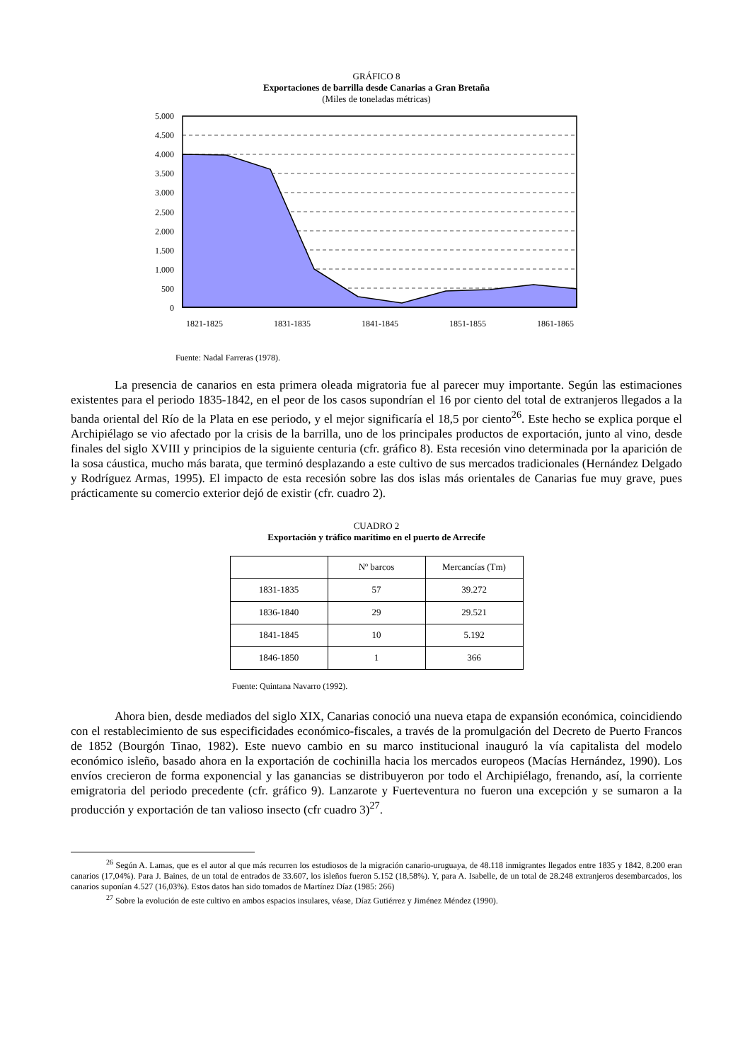GRÁFICO 8
Exportaciones de barrilla desde Canarias a Gran Bretaña
(Miles de toneladas métricas)
5.000
4.500
4.000
3.500
3.000
2.500
2.000
1.500
1.000
500
0
1821-1825
1831-1835
1841-1845
1851-1855
1861-1865
Fuente: Nadal Farreras (1978).
La presencia de canarios en esta primera oleada migratoria fue al parecer muy importante. Según las estimaciones existentes para el periodo 1835-1842, en el peor de los casos supondrían el 16 por ciento del total de extranjeros llegados a la banda oriental del Río de la Plata en ese periodo, y el mejor significaría el 18,5 por ciento<sup>26</sup>. Este hecho se explica porque el Archipiélago se vio afectado por la crisis de la barrilla, uno de los principales productos de exportación, junto al vino, desde finales del siglo XVIII y principios de la siguiente centuria (cfr. gráfico 8). Esta recesión vino determinada por la aparición de la sosa cáustica, mucho más barata, que terminó desplazando a este cultivo de sus mercados tradicionales (Hernández Delgado y Rodríguez Armas, 1995). El impacto de esta recesión sobre las dos islas más orientales de Canarias fue muy grave, pues prácticamente su comercio exterior dejó de existir (cfr. cuadro 2).
CUADRO 2
Exportación y tráfico marítimo en el puerto de Arrecife
| | Nº barcos | Mercancías (Tm) |
| --- | --- | --- |
| 1831-1835 | 57 | 39.272 |
| 1836-1840 | 29 | 29.521 |
| 1841-1845 | 10 | 5.192 |
| 1846-1850 | 1 | 366 |
Fuente: Quintana Navarro (1992).
Ahora bien, desde mediados del siglo XIX, Canarias conoció una nueva etapa de expansión económica, coincidiendo con el restablecimiento de sus especificidades económico-fiscales, a través de la promulgación del Decreto de Puerto Francos de 1852 (Bourgón Tinao, 1982). Este nuevo cambio en su marco institucional inauguró la vía capitalista del modelo económico isleño, basado ahora en la exportación de cochinilla hacia los mercados europeos (Macías Hernández, 1990). Los envíos crecieron de forma exponencial y las ganancias se distribuyeron por todo el Archipiélago, frenando, así, la corriente emigratoria del periodo precedente (cfr. gráfico 9). Lanzarote y Fuerteventura no fueron una excepción y se sumaron a la producción y exportación de tan valioso insecto (cfr cuadro 3)<sup>27</sup>.
<sup>26</sup> Según A. Lamas, que es el autor al que más recurren los estudiosos de la migración canario-uruguaya, de 48.118 inmigrantes llegados entre 1835 y 1842, 8.200 eran canarios (17,04%). Para J. Baines, de un total de entrados de 33.607, los isleños fueron 5.152 (18,58%). Y, para A. Isabelle, de un total de 28.248 extranjeros desembarcados, los canarios suponían 4.527 (16,03%). Estos datos han sido tomados de Martínez Díaz (1985: 266)
<sup>27</sup> Sobre la evolución de este cultivo en ambos espacios insulares, véase, Díaz Gutiérrez y Jiménez Méndez (1990).